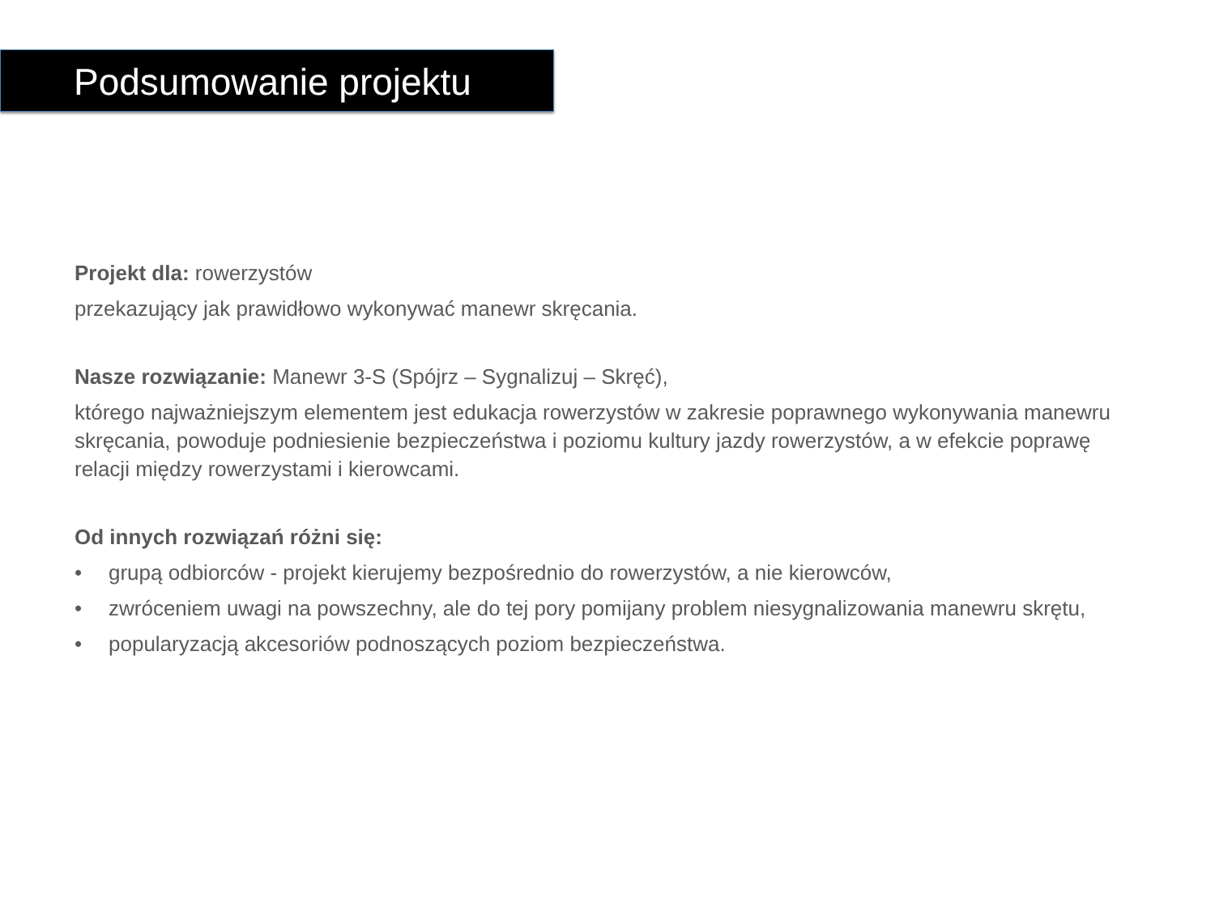Podsumowanie projektu
Projekt dla: rowerzystów
przekazujący jak prawidłowo wykonywać manewr skręcania.
Nasze rozwiązanie: Manewr 3-S (Spójrz – Sygnalizuj – Skręć),
którego najważniejszym elementem jest edukacja rowerzystów w zakresie poprawnego wykonywania manewru skręcania, powoduje podniesienie bezpieczeństwa i poziomu kultury jazdy rowerzystów, a w efekcie poprawę relacji między rowerzystami i kierowcami.
Od innych rozwiązań różni się:
• grupą odbiorców - projekt kierujemy bezpośrednio do rowerzystów, a nie kierowców,
• zwróceniem uwagi na powszechny, ale do tej pory pomijany problem niesygnalizowania manewru skrętu,
• popularyzacją akcesoriów podnoszących poziom bezpieczeństwa.